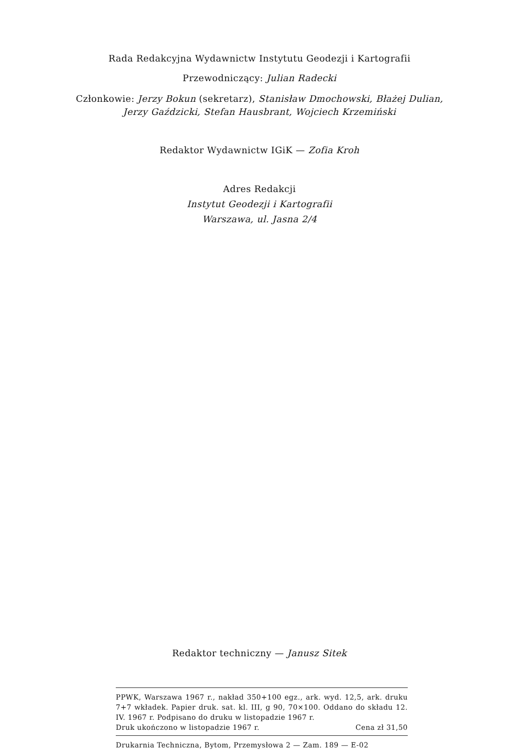Rada Redakcyjna Wydawnictw Instytutu Geodezji i Kartografii
Przewodniczący: Julian Radecki
Członkowie: Jerzy Bokun (sekretarz), Stanisław Dmochowski, Błażej Dulian,
Jerzy Gaździcki, Stefan Hausbrant, Wojciech Krzemiński
Redaktor Wydawnictw IGiK — Zofia Kroh
Adres Redakcji
Instytut Geodezji i Kartografii
Warszawa, ul. Jasna 2/4
Redaktor techniczny — Janusz Sitek
PPWK, Warszawa 1967 r., nakład 350+100 egz., ark. wyd. 12,5, ark. druku 7+7 wkładek. Papier druk. sat. kl. III, g 90, 70×100. Oddano do składu 12. IV. 1967 r. Podpisano do druku w listopadzie 1967 r.
Druk ukończono w listopadzie 1967 r. Cena zł 31,50
Drukarnia Techniczna, Bytom, Przemysłowa 2 — Zam. 189 — E-02